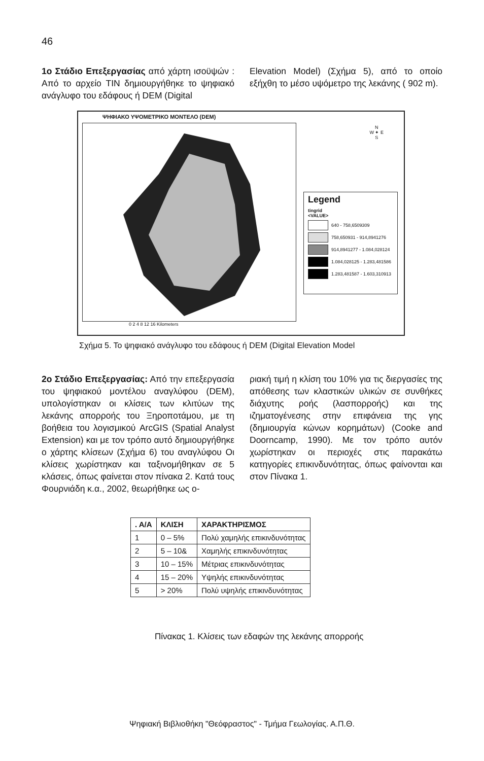46
1ο Στάδιο Επεξεργασίας από χάρτη ισοϋψών : Από το αρχείο TIN δημιουργήθηκε το ψηφιακό ανάγλυφο του εδάφους ή DEM (Digital
Elevation Model) (Σχήμα 5), από το οποίο εξήχθη το μέσο υψόμετρο της λεκάνης ( 902 m).
ΨΗΦΙΑΚΟ ΥΨΟΜΕΤΡΙΚΟ ΜΟΝΤΕΛΟ (DEM)
N
W ✦ E
S
Legend
tingrid
<VALUE>
640 - 758,6509309
758,650931 - 914,8941276
914,8941277 - 1.084,028124
1.084,028125 - 1.283,481586
1.283,481587 - 1.603,310913
0 2 4 8 12 16 Kilometers
Σχήμα 5. Το ψηφιακό ανάγλυφο του εδάφους ή DEM (Digital Elevation Model
2ο Στάδιο Επεξεργασίας: Από την επεξεργασία του ψηφιακού μοντέλου αναγλύφου (DEM), υπολογίστηκαν οι κλίσεις των κλιτύων της λεκάνης απορροής του Ξηροποτάμου, με τη βοήθεια του λογισμικού ArcGIS (Spatial Analyst Extension) και με τον τρόπο αυτό δημιουργήθηκε ο χάρτης κλίσεων (Σχήμα 6) του αναγλύφου Οι κλίσεις χωρίστηκαν και ταξινομήθηκαν σε 5 κλάσεις, όπως φαίνεται στον πίνακα 2. Κατά τους Φουρνιάδη κ.α., 2002, θεωρήθηκε ως ο-
ριακή τιμή η κλίση του 10% για τις διεργασίες της απόθεσης των κλαστικών υλικών σε συνθήκες διάχυτης ροής (λασπορροής) και της ιζηματογένεσης στην επιφάνεια της γης (δημιουργία κώνων κορημάτων) (Cooke and Doorncamp, 1990). Με τον τρόπο αυτόν χωρίστηκαν οι περιοχές στις παρακάτω κατηγορίες επικινδυνότητας, όπως φαίνονται και στον Πίνακα 1.
| . Α/Α | ΚΛΙΣΗ | ΧΑΡΑΚΤΗΡΙΣΜΟΣ |
| --- | --- | --- |
| 1 | 0 – 5% | Πολύ χαμηλής επικινδυνότητας |
| 2 | 5 – 10& | Χαμηλής επικινδυνότητας |
| 3 | 10 – 15% | Μέτριας επικινδυνότητας |
| 4 | 15 – 20% | Υψηλής επικινδυνότητας |
| 5 | > 20% | Πολύ υψηλής επικινδυνότητας |
Πίνακας 1. Κλίσεις των εδαφών της λεκάνης απορροής
Ψηφιακή Βιβλιοθήκη "Θεόφραστος" - Τμήμα Γεωλογίας. Α.Π.Θ.